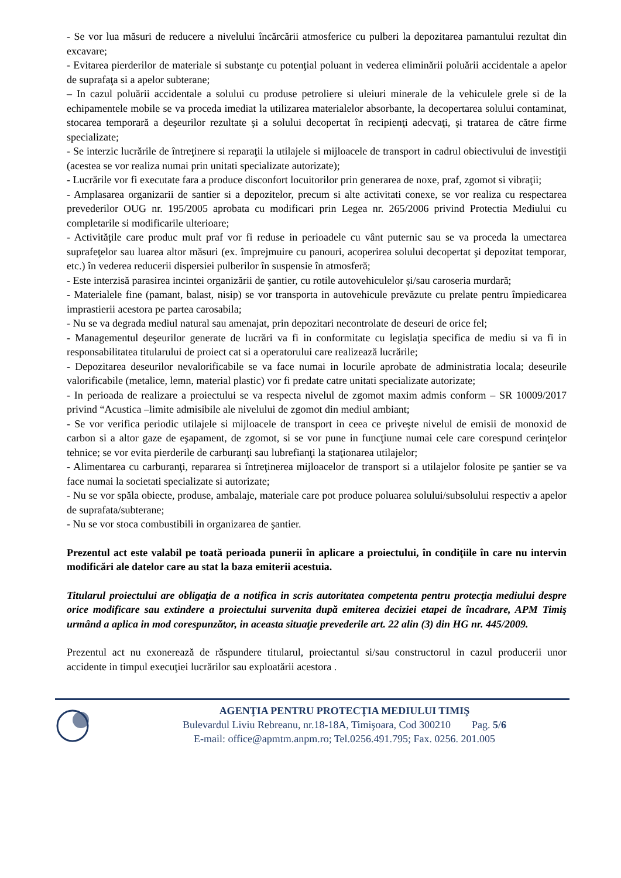- Se vor lua măsuri de reducere a nivelului încărcării atmosferice cu pulberi la depozitarea pamantului rezultat din excavare;
- Evitarea pierderilor de materiale si substanţe cu potenţial poluant in vederea eliminării poluării accidentale a apelor de suprafaţa si a apelor subterane;
– In cazul poluării accidentale a solului cu produse petroliere si uleiuri minerale de la vehiculele grele si de la echipamentele mobile se va proceda imediat la utilizarea materialelor absorbante, la decopertarea solului contaminat, stocarea temporară a deşeurilor rezultate şi a solului decopertat în recipienţi adecvaţi, şi tratarea de către firme specializate;
- Se interzic lucrările de întreţinere si reparaţii la utilajele si mijloacele de transport in cadrul obiectivului de investiţii (acestea se vor realiza numai prin unitati specializate autorizate);
- Lucrările vor fi executate fara a produce disconfort locuitorilor prin generarea de noxe, praf, zgomot si vibraţii;
- Amplasarea organizarii de santier si a depozitelor, precum si alte activitati conexe, se vor realiza cu respectarea prevederilor OUG nr. 195/2005 aprobata cu modificari prin Legea nr. 265/2006 privind Protectia Mediului cu completarile si modificarile ulterioare;
- Activităţile care produc mult praf vor fi reduse in perioadele cu vânt puternic sau se va proceda la umectarea suprafeţelor sau luarea altor măsuri (ex. împrejmuire cu panouri, acoperirea solului decopertat şi depozitat temporar, etc.) în vederea reducerii dispersiei pulberilor în suspensie în atmosferă;
- Este interzisă parasirea incintei organizării de şantier, cu rotile autovehiculelor şi/sau caroseria murdară;
- Materialele fine (pamant, balast, nisip) se vor transporta in autovehicule prevăzute cu prelate pentru împiedicarea imprastierii acestora pe partea carosabila;
- Nu se va degrada mediul natural sau amenajat, prin depozitari necontrolate de deseuri de orice fel;
- Managementul deşeurilor generate de lucrări va fi in conformitate cu legislaţia specifica de mediu si va fi in responsabilitatea titularului de proiect cat si a operatorului care realizează lucrările;
- Depozitarea deseurilor nevalorificabile se va face numai in locurile aprobate de administratia locala; deseurile valorificabile (metalice, lemn, material plastic) vor fi predate catre unitati specializate autorizate;
- In perioada de realizare a proiectului se va respecta nivelul de zgomot maxim admis conform – SR 10009/2017 privind “Acustica –limite admisibile ale nivelului de zgomot din mediul ambiant;
- Se vor verifica periodic utilajele si mijloacele de transport in ceea ce priveşte nivelul de emisii de monoxid de carbon si a altor gaze de eşapament, de zgomot, si se vor pune in funcţiune numai cele care corespund cerinţelor tehnice; se vor evita pierderile de carburanţi sau lubrefianţi la staţionarea utilajelor;
- Alimentarea cu carburanţi, repararea si întreţinerea mijloacelor de transport si a utilajelor folosite pe şantier se va face numai la societati specializate si autorizate;
- Nu se vor spăla obiecte, produse, ambalaje, materiale care pot produce poluarea solului/subsolului respectiv a apelor de suprafata/subterane;
- Nu se vor stoca combustibili in organizarea de şantier.
Prezentul act este valabil pe toată perioada punerii în aplicare a proiectului, în condiţiile în care nu intervin modificări ale datelor care au stat la baza emiterii acestuia.
Titularul proiectului are obligaţia de a notifica in scris autoritatea competenta pentru protecţia mediului despre orice modificare sau extindere a proiectului survenita după emiterea deciziei etapei de încadrare, APM Timiş urmând a aplica in mod corespunzător, in aceasta situaţie prevederile art. 22 alin (3) din HG nr. 445/2009.
Prezentul act nu exonerează de răspundere titularul, proiectantul si/sau constructorul in cazul producerii unor accidente in timpul execuţiei lucrărilor sau exploatării acestora .
AGENŢIA PENTRU PROTECŢIA MEDIULUI TIMIŞ
Bulevardul Liviu Rebreanu, nr.18-18A, Timişoara, Cod 300210 Pag. 5/6
E-mail: office@apmtm.anpm.ro; Tel.0256.491.795; Fax. 0256. 201.005